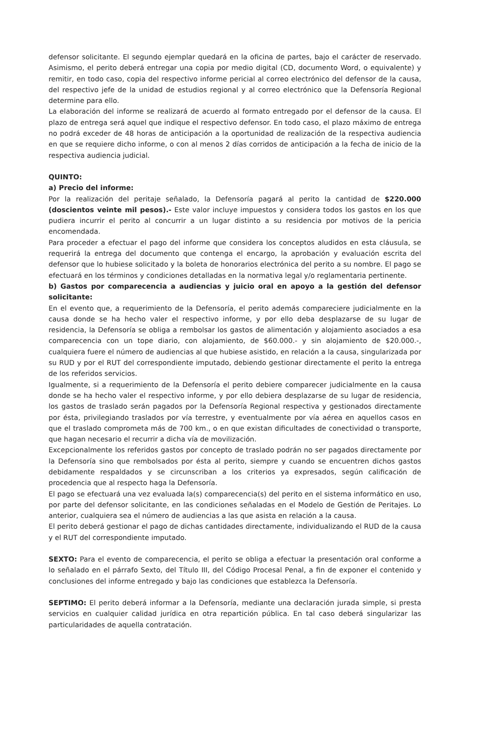defensor solicitante. El segundo ejemplar quedará en la oficina de partes, bajo el carácter de reservado. Asimismo, el perito deberá entregar una copia por medio digital (CD, documento Word, o equivalente) y remitir, en todo caso, copia del respectivo informe pericial al correo electrónico del defensor de la causa, del respectivo jefe de la unidad de estudios regional y al correo electrónico que la Defensoría Regional determine para ello.
La elaboración del informe se realizará de acuerdo al formato entregado por el defensor de la causa. El plazo de entrega será aquel que indique el respectivo defensor. En todo caso, el plazo máximo de entrega no podrá exceder de 48 horas de anticipación a la oportunidad de realización de la respectiva audiencia en que se requiere dicho informe, o con al menos 2 días corridos de anticipación a la fecha de inicio de la respectiva audiencia judicial.
QUINTO:
a) Precio del informe:
Por la realización del peritaje señalado, la Defensoría pagará al perito la cantidad de $220.000 (doscientos veinte mil pesos).- Este valor incluye impuestos y considera todos los gastos en los que pudiera incurrir el perito al concurrir a un lugar distinto a su residencia por motivos de la pericia encomendada.
Para proceder a efectuar el pago del informe que considera los conceptos aludidos en esta cláusula, se requerirá la entrega del documento que contenga el encargo, la aprobación y evaluación escrita del defensor que lo hubiese solicitado y la boleta de honorarios electrónica del perito a su nombre. El pago se efectuará en los términos y condiciones detalladas en la normativa legal y/o reglamentaria pertinente.
b) Gastos por comparecencia a audiencias y juicio oral en apoyo a la gestión del defensor solicitante:
En el evento que, a requerimiento de la Defensoría, el perito además compareciere judicialmente en la causa donde se ha hecho valer el respectivo informe, y por ello deba desplazarse de su lugar de residencia, la Defensoría se obliga a rembolsar los gastos de alimentación y alojamiento asociados a esa comparecencia con un tope diario, con alojamiento, de $60.000.- y sin alojamiento de $20.000.-, cualquiera fuere el número de audiencias al que hubiese asistido, en relación a la causa, singularizada por su RUD y por el RUT del correspondiente imputado, debiendo gestionar directamente el perito la entrega de los referidos servicios.
Igualmente, si a requerimiento de la Defensoría el perito debiere comparecer judicialmente en la causa donde se ha hecho valer el respectivo informe, y por ello debiera desplazarse de su lugar de residencia, los gastos de traslado serán pagados por la Defensoría Regional respectiva y gestionados directamente por ésta, privilegiando traslados por vía terrestre, y eventualmente por vía aérea en aquellos casos en que el traslado comprometa más de 700 km., o en que existan dificultades de conectividad o transporte, que hagan necesario el recurrir a dicha vía de movilización.
Excepcionalmente los referidos gastos por concepto de traslado podrán no ser pagados directamente por la Defensoría sino que rembolsados por ésta al perito, siempre y cuando se encuentren dichos gastos debidamente respaldados y se circunscriban a los criterios ya expresados, según calificación de procedencia que al respecto haga la Defensoría.
El pago se efectuará una vez evaluada la(s) comparecencia(s) del perito en el sistema informático en uso, por parte del defensor solicitante, en las condiciones señaladas en el Modelo de Gestión de Peritajes. Lo anterior, cualquiera sea el número de audiencias a las que asista en relación a la causa.
El perito deberá gestionar el pago de dichas cantidades directamente, individualizando el RUD de la causa y el RUT del correspondiente imputado.
SEXTO: Para el evento de comparecencia, el perito se obliga a efectuar la presentación oral conforme a lo señalado en el párrafo Sexto, del Título III, del Código Procesal Penal, a fin de exponer el contenido y conclusiones del informe entregado y bajo las condiciones que establezca la Defensoría.
SEPTIMO: El perito deberá informar a la Defensoría, mediante una declaración jurada simple, si presta servicios en cualquier calidad jurídica en otra repartición pública. En tal caso deberá singularizar las particularidades de aquella contratación.